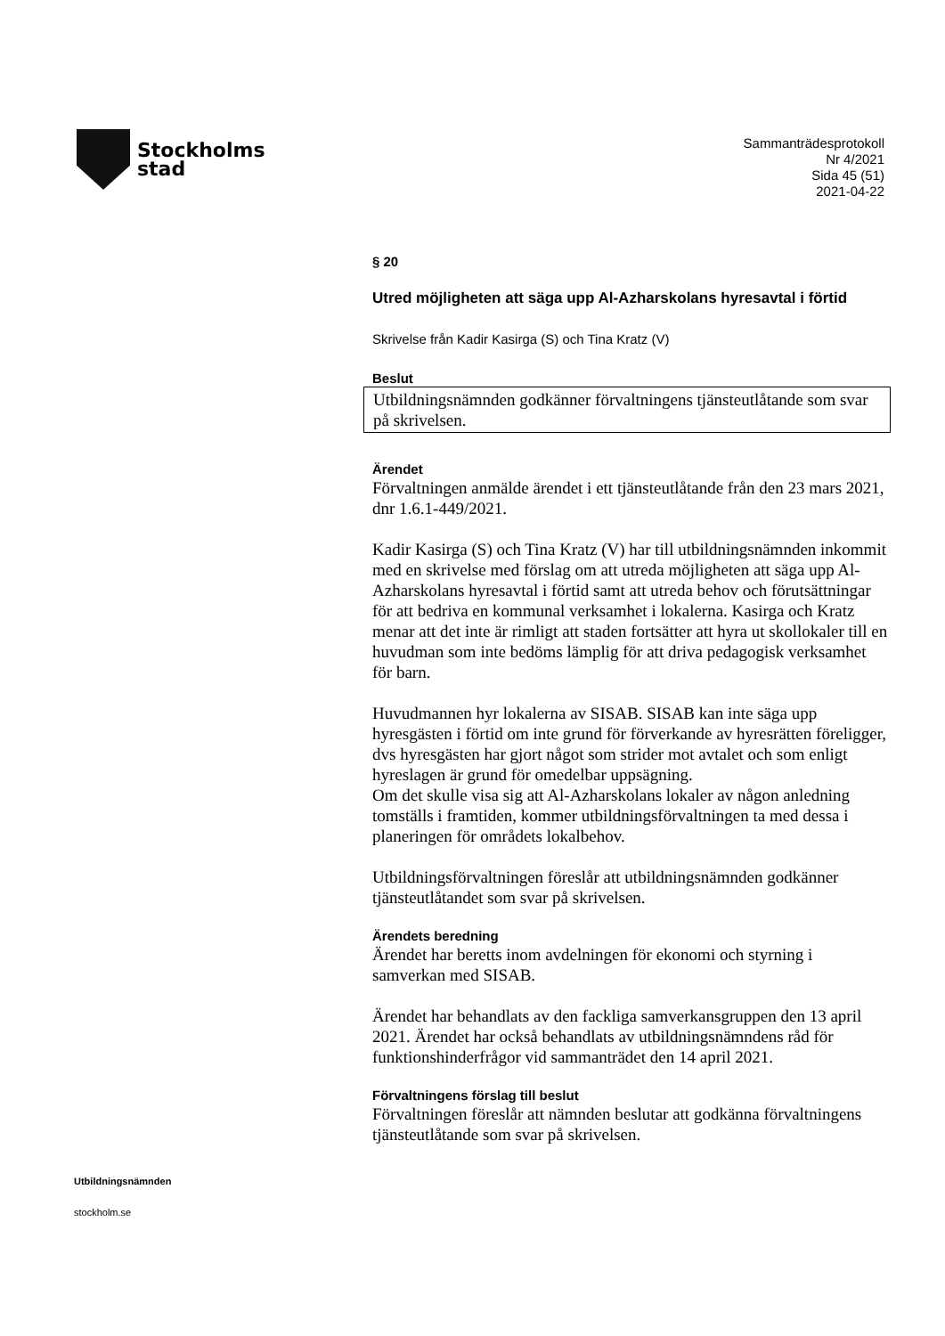Stockholms
stad
Sammanträdesprotokoll
Nr 4/2021
Sida 45 (51)
2021-04-22
§ 20
Utred möjligheten att säga upp Al-Azharskolans hyresavtal i förtid
Skrivelse från Kadir Kasirga (S) och Tina Kratz (V)
Beslut
Utbildningsnämnden godkänner förvaltningens tjänsteutlåtande som svar på skrivelsen.
Ärendet
Förvaltningen anmälde ärendet i ett tjänsteutlåtande från den 23 mars 2021, dnr 1.6.1-449/2021.
Kadir Kasirga (S) och Tina Kratz (V) har till utbildningsnämnden inkommit med en skrivelse med förslag om att utreda möjligheten att säga upp Al-Azharskolans hyresavtal i förtid samt att utreda behov och förutsättningar för att bedriva en kommunal verksamhet i lokalerna. Kasirga och Kratz menar att det inte är rimligt att staden fortsätter att hyra ut skollokaler till en huvudman som inte bedöms lämplig för att driva pedagogisk verksamhet för barn.
Huvudmannen hyr lokalerna av SISAB. SISAB kan inte säga upp hyresgästen i förtid om inte grund för förverkande av hyresrätten föreligger, dvs hyresgästen har gjort något som strider mot avtalet och som enligt hyreslagen är grund för omedelbar uppsägning.
Om det skulle visa sig att Al-Azharskolans lokaler av någon anledning tomställs i framtiden, kommer utbildningsförvaltningen ta med dessa i planeringen för områdets lokalbehov.
Utbildningsförvaltningen föreslår att utbildningsnämnden godkänner tjänsteutlåtandet som svar på skrivelsen.
Ärendets beredning
Ärendet har beretts inom avdelningen för ekonomi och styrning i samverkan med SISAB.
Ärendet har behandlats av den fackliga samverkansgruppen den 13 april 2021. Ärendet har också behandlats av utbildningsnämndens råd för funktionshinderfrågor vid sammanträdet den 14 april 2021.
Förvaltningens förslag till beslut
Förvaltningen föreslår att nämnden beslutar att godkänna förvaltningens tjänsteutlåtande som svar på skrivelsen.
Utbildningsnämnden
stockholm.se